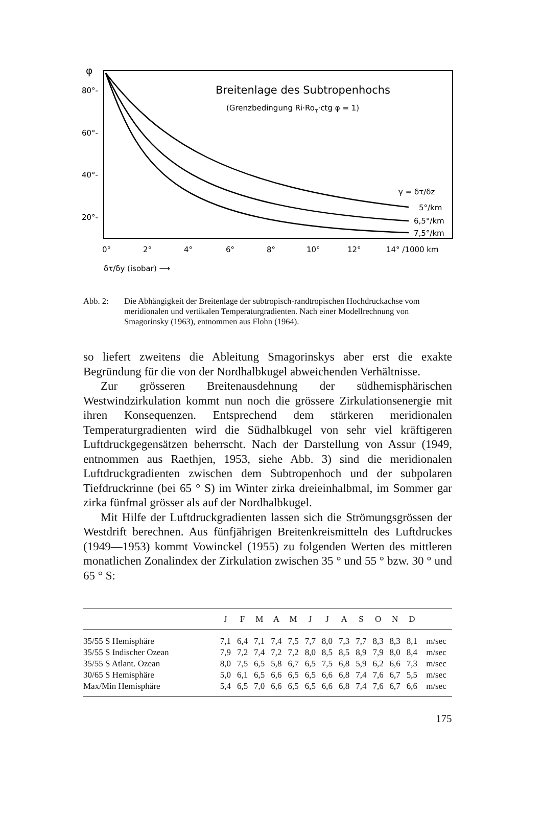φ
80°-
60°-
40°-
20°-
Breitenlage des Subtropenhochs
(Grenzbedingung Ri·Roτ·ctg φ = 1)
γ = δτ/δz
5°/km
6,5°/km
7,5°/km
0°
2°
4°
6°
8°
10°
12°
14° /1000 km
δτ/δy (isobar) ⟶
Abb. 2: Die Abhängigkeit der Breitenlage der subtropisch-randtropischen Hochdruckachse vom meridionalen und vertikalen Temperaturgradienten. Nach einer Modellrechnung von Smagorinsky (1963), entnommen aus Flohn (1964).
so liefert zweitens die Ableitung Smagorinskys aber erst die exakte Begründung für die von der Nordhalbkugel abweichenden Verhältnisse.
Zur grösseren Breitenausdehnung der südhemisphärischen Westwindzirkulation kommt nun noch die grössere Zirkulationsenergie mit ihren Konsequenzen. Entsprechend dem stärkeren meridionalen Temperaturgradienten wird die Südhalbkugel von sehr viel kräftigeren Luftdruckgegensätzen beherrscht. Nach der Darstellung von Assur (1949, entnommen aus Raethjen, 1953, siehe Abb. 3) sind die meridionalen Luftdruckgradienten zwischen dem Subtropenhoch und der subpolaren Tiefdruckrinne (bei 65 ° S) im Winter zirka dreieinhalbmal, im Sommer gar zirka fünfmal grösser als auf der Nordhalbkugel.
Mit Hilfe der Luftdruckgradienten lassen sich die Strömungsgrössen der Westdrift berechnen. Aus fünfjährigen Breitenkreismitteln des Luftdruckes (1949—1953) kommt Vowinckel (1955) zu folgenden Werten des mittleren monatlichen Zonalindex der Zirkulation zwischen 35 ° und 55 ° bzw. 30 ° und 65 ° S:
| | J | F | M | A | M | J | J | A | S | O | N | D | |
| --- | --- | --- | --- | --- | --- | --- | --- | --- | --- | --- | --- | --- | --- |
| 35/55 S Hemisphäre | 7,1 | 6,4 | 7,1 | 7,4 | 7,5 | 7,7 | 8,0 | 7,3 | 7,7 | 8,3 | 8,3 | 8,1 | m/sec |
| 35/55 S Indischer Ozean | 7,9 | 7,2 | 7,4 | 7,2 | 7,2 | 8,0 | 8,5 | 8,5 | 8,9 | 7,9 | 8,0 | 8,4 | m/sec |
| 35/55 S Atlant. Ozean | 8,0 | 7,5 | 6,5 | 5,8 | 6,7 | 6,5 | 7,5 | 6,8 | 5,9 | 6,2 | 6,6 | 7,3 | m/sec |
| 30/65 S Hemisphäre | 5,0 | 6,1 | 6,5 | 6,6 | 6,5 | 6,5 | 6,6 | 6,8 | 7,4 | 7,6 | 6,7 | 5,5 | m/sec |
| Max/Min Hemisphäre | 5,4 | 6,5 | 7,0 | 6,6 | 6,5 | 6,5 | 6,6 | 6,8 | 7,4 | 7,6 | 6,7 | 6,6 | m/sec |
175